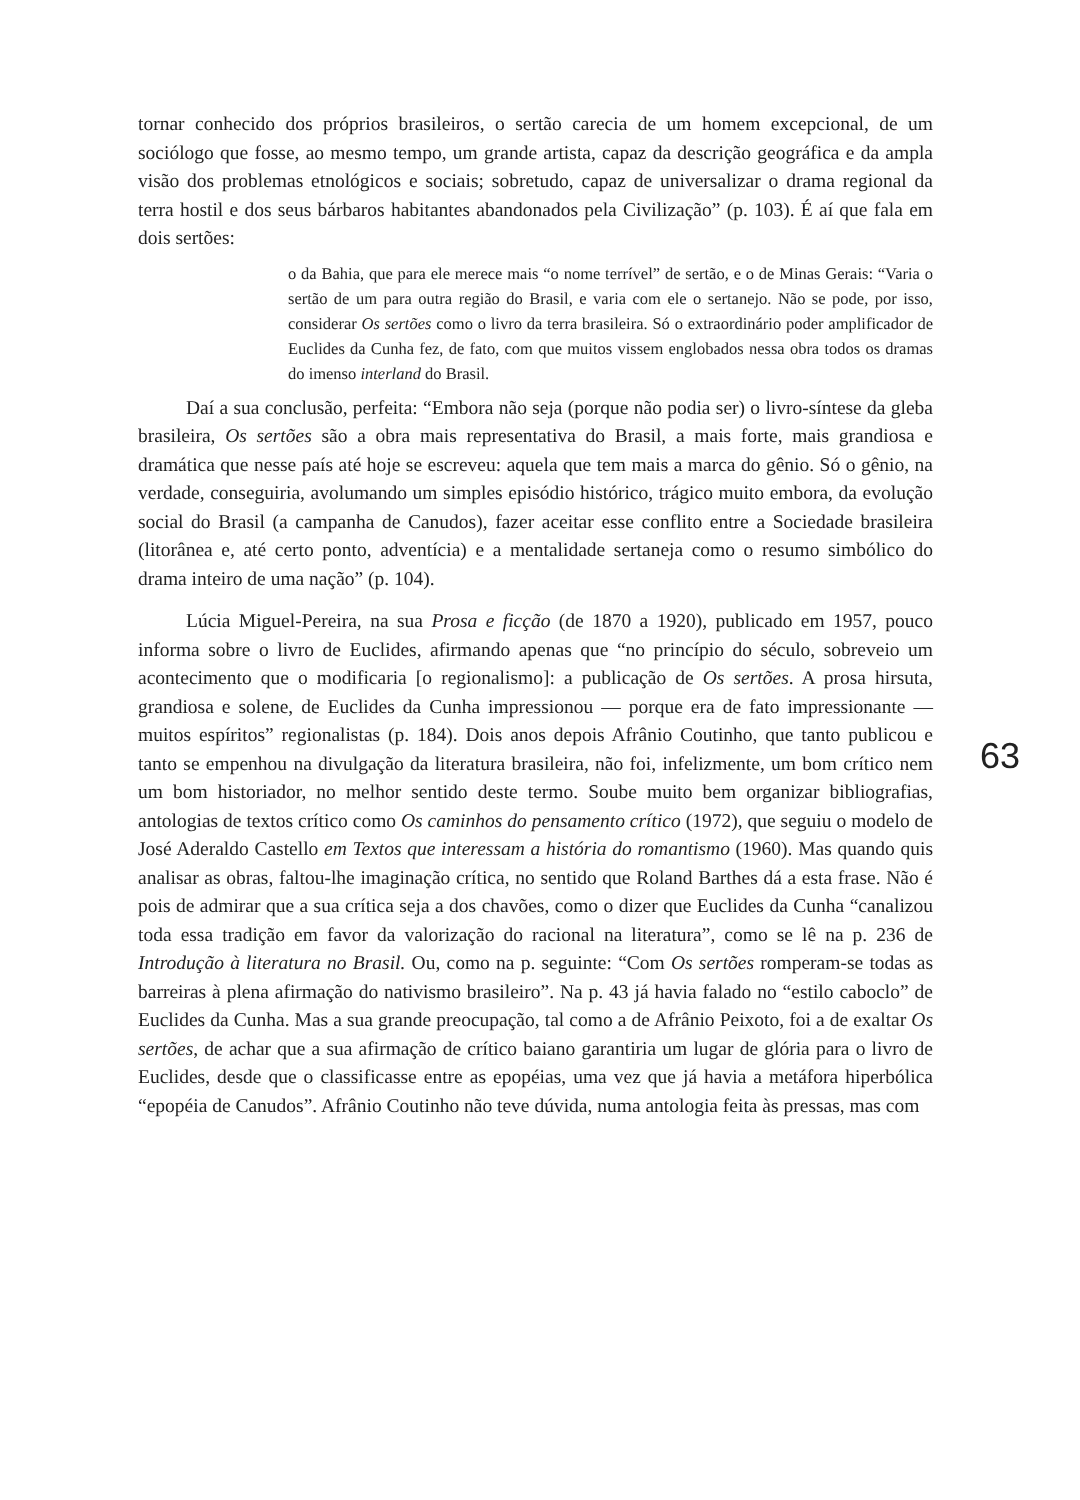63
tornar conhecido dos próprios brasileiros, o sertão carecia de um homem excepcional, de um sociólogo que fosse, ao mesmo tempo, um grande artista, capaz da descrição geográfica e da ampla visão dos problemas etnológicos e sociais; sobretudo, capaz de universalizar o drama regional da terra hostil e dos seus bárbaros habitantes abandonados pela Civilização” (p. 103). É aí que fala em dois sertões:
o da Bahia, que para ele merece mais “o nome terrível” de sertão, e o de Minas Gerais: “Varia o sertão de um para outra região do Brasil, e varia com ele o sertanejo. Não se pode, por isso, considerar Os sertões como o livro da terra brasileira. Só o extraordinário poder amplificador de Euclides da Cunha fez, de fato, com que muitos vissem englobados nessa obra todos os dramas do imenso interland do Brasil.
Daí a sua conclusão, perfeita: “Embora não seja (porque não podia ser) o livro-síntese da gleba brasileira, Os sertões são a obra mais representativa do Brasil, a mais forte, mais grandiosa e dramática que nesse país até hoje se escreveu: aquela que tem mais a marca do gênio. Só o gênio, na verdade, conseguiria, avolumando um simples episódio histórico, trágico muito embora, da evolução social do Brasil (a campanha de Canudos), fazer aceitar esse conflito entre a Sociedade brasileira (litorânea e, até certo ponto, adventícia) e a mentalidade sertaneja como o resumo simbólico do drama inteiro de uma nação” (p. 104).
Lúcia Miguel-Pereira, na sua Prosa e ficção (de 1870 a 1920), publicado em 1957, pouco informa sobre o livro de Euclides, afirmando apenas que “no princípio do século, sobreveio um acontecimento que o modificaria [o regionalismo]: a publicação de Os sertões. A prosa hirsuta, grandiosa e solene, de Euclides da Cunha impressionou — porque era de fato impressionante — muitos espíritos” regionalistas (p. 184). Dois anos depois Afrânio Coutinho, que tanto publicou e tanto se empenhou na divulgação da literatura brasileira, não foi, infelizmente, um bom crítico nem um bom historiador, no melhor sentido deste termo. Soube muito bem organizar bibliografias, antologias de textos crítico como Os caminhos do pensamento crítico (1972), que seguiu o modelo de José Aderaldo Castello em Textos que interessam a história do romantismo (1960). Mas quando quis analisar as obras, faltou-lhe imaginação crítica, no sentido que Roland Barthes dá a esta frase. Não é pois de admirar que a sua crítica seja a dos chavões, como o dizer que Euclides da Cunha “canalizou toda essa tradição em favor da valorização do racional na literatura”, como se lê na p. 236 de Introdução à literatura no Brasil. Ou, como na p. seguinte: “Com Os sertões romperam-se todas as barreiras à plena afirmação do nativismo brasileiro”. Na p. 43 já havia falado no “estilo caboclo” de Euclides da Cunha. Mas a sua grande preocupação, tal como a de Afrânio Peixoto, foi a de exaltar Os sertões, de achar que a sua afirmação de crítico baiano garantiria um lugar de glória para o livro de Euclides, desde que o classificasse entre as epopéias, uma vez que já havia a metáfora hiperbólica “epopéia de Canudos”. Afrânio Coutinho não teve dúvida, numa antologia feita às pressas, mas com